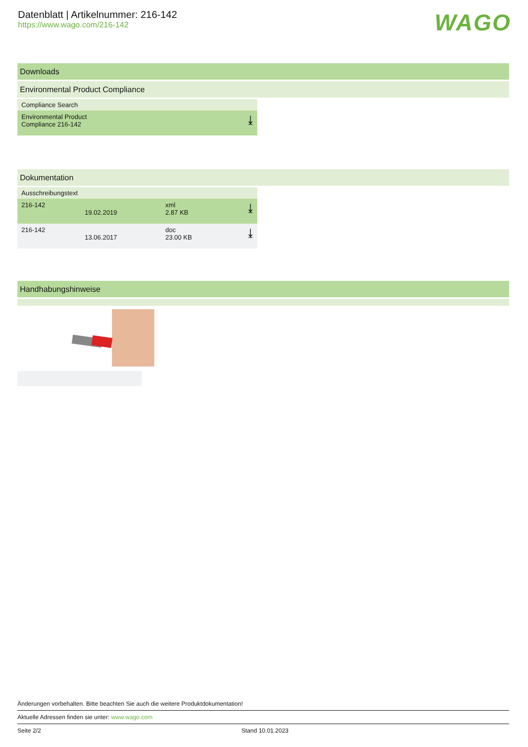Datenblatt | Artikelnummer: 216-142
https://www.wago.com/216-142
WAGO
Downloads
Environmental Product Compliance
| Compliance Search | |
| --- | --- |
| Environmental Product Compliance 216-142 | ⤓ |
Dokumentation
| Ausschreibungstext | | | |
| --- | --- | --- | --- |
| 216-142 | 19.02.2019 | xml 2.87 KB | ⤓ |
| 216-142 | 13.06.2017 | doc 23.00 KB | ⤓ |
Handhabungshinweise
Änderungen vorbehalten. Bitte beachten Sie auch die weitere Produktdokumentation!
Aktuelle Adressen finden sie unter: www.wago.com
Seite 2/2 Stand 10.01.2023